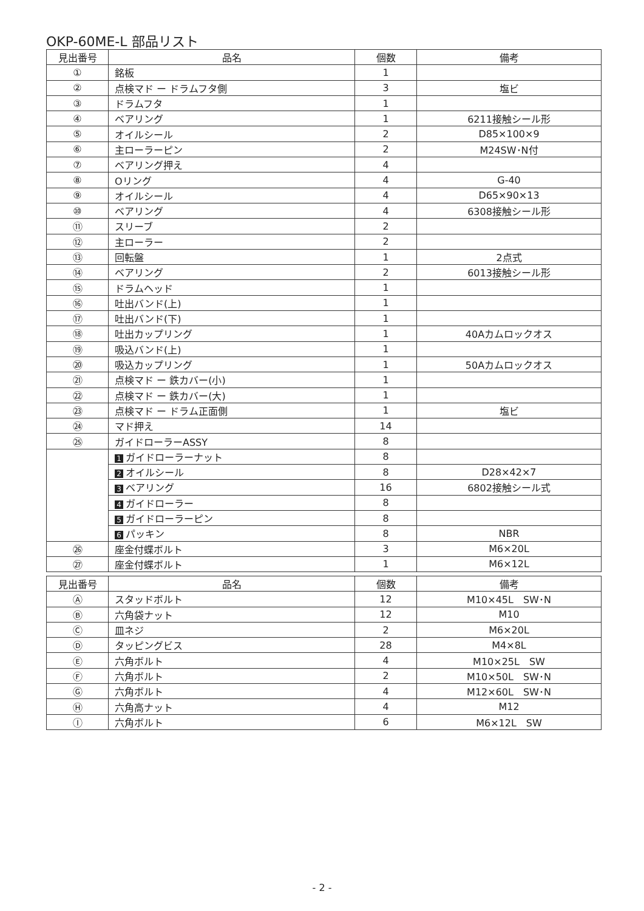OKP-60ME-L 部品リスト
| 見出番号 | 品名 | 個数 | 備考 |
| --- | --- | --- | --- |
| ① | 銘板 | 1 | |
| ② | 点検マド ー ドラムフタ側 | 3 | 塩ビ |
| ③ | ドラムフタ | 1 | |
| ④ | ベアリング | 1 | 6211接触シール形 |
| ⑤ | オイルシール | 2 | D85×100×9 |
| ⑥ | 主ローラーピン | 2 | M24SW･N付 |
| ⑦ | ベアリング押え | 4 | |
| ⑧ | Oリング | 4 | G-40 |
| ⑨ | オイルシール | 4 | D65×90×13 |
| ⑩ | ベアリング | 4 | 6308接触シール形 |
| ⑪ | スリーブ | 2 | |
| ⑫ | 主ローラー | 2 | |
| ⑬ | 回転盤 | 1 | 2点式 |
| ⑭ | ベアリング | 2 | 6013接触シール形 |
| ⑮ | ドラムヘッド | 1 | |
| ⑯ | 吐出バンド(上) | 1 | |
| ⑰ | 吐出バンド(下) | 1 | |
| ⑱ | 吐出カップリング | 1 | 40Aカムロックオス |
| ⑲ | 吸込バンド(上) | 1 | |
| ⑳ | 吸込カップリング | 1 | 50Aカムロックオス |
| ㉑ | 点検マド ー 鉄カバー(小) | 1 | |
| ㉒ | 点検マド ー 鉄カバー(大) | 1 | |
| ㉓ | 点検マド ー ドラム正面側 | 1 | 塩ビ |
| ㉔ | マド押え | 14 | |
| ㉕ | ガイドローラーASSY | 8 | |
| | 1 ガイドローラーナット | 8 | |
| | 2 オイルシール | 8 | D28×42×7 |
| | 3 ベアリング | 16 | 6802接触シール式 |
| | 4 ガイドローラー | 8 | |
| | 5 ガイドローラーピン | 8 | |
| | 6 パッキン | 8 | NBR |
| ㉖ | 座金付蝶ボルト | 3 | M6×20L |
| ㉗ | 座金付蝶ボルト | 1 | M6×12L |
| 見出番号 | 品名 | 個数 | 備考 |
| --- | --- | --- | --- |
| Ⓐ | スタッドボルト | 12 | M10×45L SW･N |
| Ⓑ | 六角袋ナット | 12 | M10 |
| Ⓒ | 皿ネジ | 2 | M6×20L |
| Ⓓ | タッピングビス | 28 | M4×8L |
| Ⓔ | 六角ボルト | 4 | M10×25L SW |
| Ⓕ | 六角ボルト | 2 | M10×50L SW･N |
| Ⓖ | 六角ボルト | 4 | M12×60L SW･N |
| Ⓗ | 六角高ナット | 4 | M12 |
| Ⓘ | 六角ボルト | 6 | M6×12L SW |
- 2 -